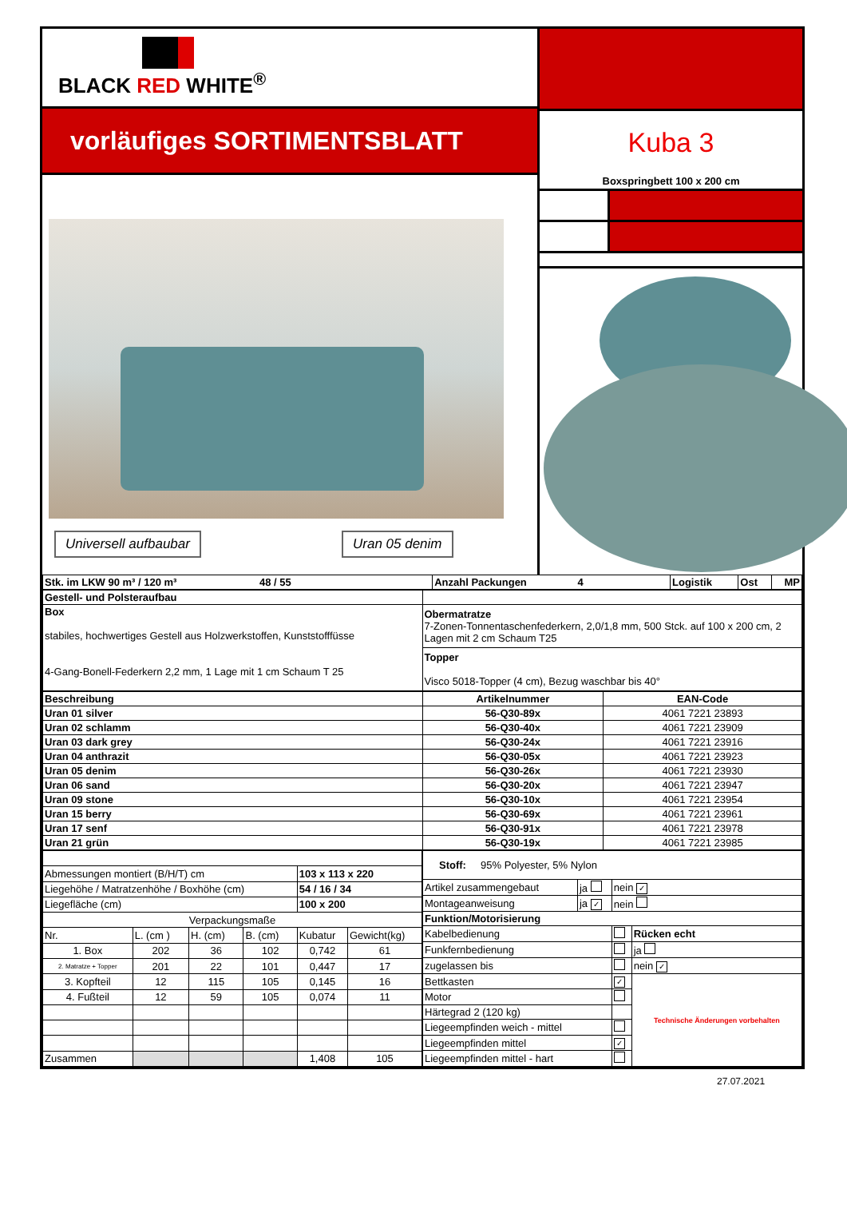BLACK RED WHITE<sup>®</sup>
vorläufiges SORTIMENTSBLATT
Universell aufbaubar Uran 05 denim
Kuba 3
Boxspringbett 100 x 200 cm
| Stk. im LKW 90 m³ / 120 m³ 48 / 55 | Anzahl Packungen 4 | Logistik | Ost | MP |
| Gestell- und Polsteraufbau | |
| Box stabiles, hochwertiges Gestell aus Holzwerkstoffen, Kunststofffüsse 4-Gang-Bonell-Federkern 2,2 mm, 1 Lage mit 1 cm Schaum T 25 | Obermatratze 7-Zonen-Tonnentaschenfederkern, 2,0/1,8 mm, 500 Stck. auf 100 x 200 cm, 2 Lagen mit 2 cm Schaum T25 |
| | Topper Visco 5018-Topper (4 cm), Bezug waschbar bis 40° |
| Beschreibung | Artikelnummer | EAN-Code |
| --- | --- | --- |
| Uran 01 silver | 56-Q30-89x | 4061 7221 23893 |
| Uran 02 schlamm | 56-Q30-40x | 4061 7221 23909 |
| Uran 03 dark grey | 56-Q30-24x | 4061 7221 23916 |
| Uran 04 anthrazit | 56-Q30-05x | 4061 7221 23923 |
| Uran 05 denim | 56-Q30-26x | 4061 7221 23930 |
| Uran 06 sand | 56-Q30-20x | 4061 7221 23947 |
| Uran 09 stone | 56-Q30-10x | 4061 7221 23954 |
| Uran 15 berry | 56-Q30-69x | 4061 7221 23961 |
| Uran 17 senf | 56-Q30-91x | 4061 7221 23978 |
| Uran 21 grün | 56-Q30-19x | 4061 7221 23985 |
| Abmessungen montiert (B/H/T) cm | | | | 103 x 113 x 220 | |
| Liegehöhe / Matratzenhöhe / Boxhöhe (cm) | | | | 54 / 16 / 34 | |
| Liegefläche (cm) | | | | 100 x 200 | |
| Verpackungsmaße | | | | | |
| Nr. | L. (cm ) | H. (cm) | B. (cm) | Kubatur | Gewicht(kg) |
| 1. Box | 202 | 36 | 102 | 0,742 | 61 |
| 2. Matratze + Topper | 201 | 22 | 101 | 0,447 | 17 |
| 3. Kopfteil | 12 | 115 | 105 | 0,145 | 16 |
| 4. Fußteil | 12 | 59 | 105 | 0,074 | 11 |
| Zusammen | | | | 1,408 | 105 |
| Stoff: 95% Polyester, 5% Nylon | | | |
| Artikel zusammengebaut | ja | nein ✓ | |
| Montageanweisung | ja ✓ | nein | |
| Funktion/Motorisierung | | | |
| Kabelbedienung | | | Rücken echt |
| Funkfernbedienung | | | ja |
| zugelassen bis | | | nein ✓ |
| Bettkasten | | ✓ | Technische Änderungen vorbehalten |
| Motor | | | |
| Härtegrad 2 (120 kg) | | | |
| Liegeempfinden weich - mittel | | | |
| Liegeempfinden mittel | | ✓ | |
| Liegeempfinden mittel - hart | | | |
27.07.2021